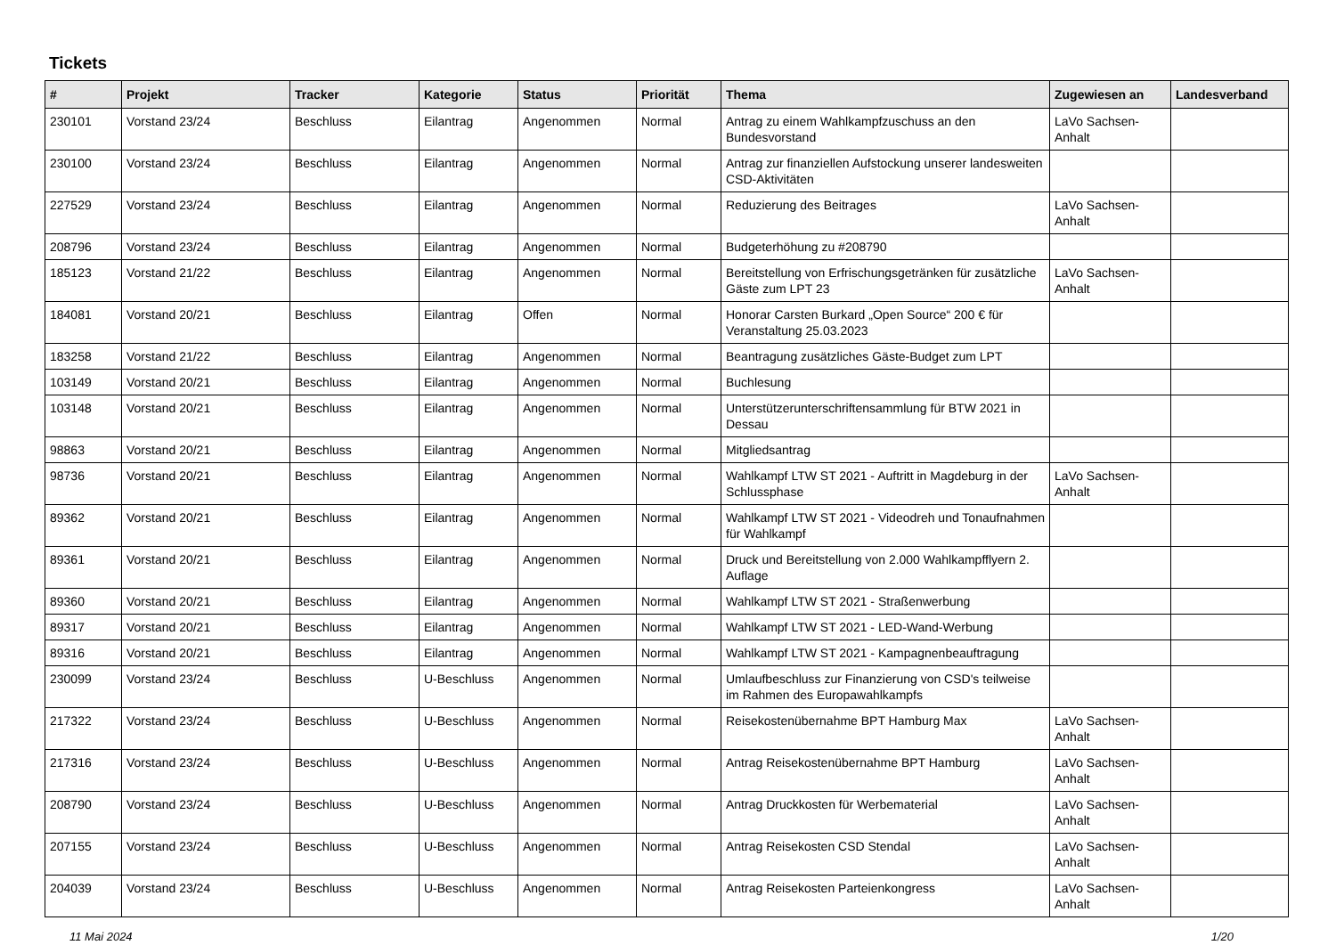Tickets
| # | Projekt | Tracker | Kategorie | Status | Priorität | Thema | Zugewiesen an | Landesverband |
| --- | --- | --- | --- | --- | --- | --- | --- | --- |
| 230101 | Vorstand 23/24 | Beschluss | Eilantrag | Angenommen | Normal | Antrag zu einem Wahlkampfzuschuss an den Bundesvorstand | LaVo Sachsen-Anhalt | |
| 230100 | Vorstand 23/24 | Beschluss | Eilantrag | Angenommen | Normal | Antrag zur finanziellen Aufstockung unserer landesweiten CSD-Aktivitäten | | |
| 227529 | Vorstand 23/24 | Beschluss | Eilantrag | Angenommen | Normal | Reduzierung des Beitrages | LaVo Sachsen-Anhalt | |
| 208796 | Vorstand 23/24 | Beschluss | Eilantrag | Angenommen | Normal | Budgeterhöhung zu #208790 | | |
| 185123 | Vorstand 21/22 | Beschluss | Eilantrag | Angenommen | Normal | Bereitstellung von Erfrischungsgetränken für zusätzliche Gäste zum LPT 23 | LaVo Sachsen-Anhalt | |
| 184081 | Vorstand 20/21 | Beschluss | Eilantrag | Offen | Normal | Honorar Carsten Burkard „Open Source“ 200 € für Veranstaltung 25.03.2023 | | |
| 183258 | Vorstand 21/22 | Beschluss | Eilantrag | Angenommen | Normal | Beantragung zusätzliches Gäste-Budget zum LPT | | |
| 103149 | Vorstand 20/21 | Beschluss | Eilantrag | Angenommen | Normal | Buchlesung | | |
| 103148 | Vorstand 20/21 | Beschluss | Eilantrag | Angenommen | Normal | Unterstützerunterschriftensammlung für BTW 2021 in Dessau | | |
| 98863 | Vorstand 20/21 | Beschluss | Eilantrag | Angenommen | Normal | Mitgliedsantrag | | |
| 98736 | Vorstand 20/21 | Beschluss | Eilantrag | Angenommen | Normal | Wahlkampf LTW ST 2021 - Auftritt in Magdeburg in der Schlussphase | LaVo Sachsen-Anhalt | |
| 89362 | Vorstand 20/21 | Beschluss | Eilantrag | Angenommen | Normal | Wahlkampf LTW ST 2021 - Videodreh und Tonaufnahmen für Wahlkampf | | |
| 89361 | Vorstand 20/21 | Beschluss | Eilantrag | Angenommen | Normal | Druck und Bereitstellung von 2.000 Wahlkampfflyern 2. Auflage | | |
| 89360 | Vorstand 20/21 | Beschluss | Eilantrag | Angenommen | Normal | Wahlkampf LTW ST 2021 - Straßenwerbung | | |
| 89317 | Vorstand 20/21 | Beschluss | Eilantrag | Angenommen | Normal | Wahlkampf LTW ST 2021 - LED-Wand-Werbung | | |
| 89316 | Vorstand 20/21 | Beschluss | Eilantrag | Angenommen | Normal | Wahlkampf LTW ST 2021 - Kampagnenbeauftragung | | |
| 230099 | Vorstand 23/24 | Beschluss | U-Beschluss | Angenommen | Normal | Umlaufbeschluss zur Finanzierung von CSD's teilweise im Rahmen des Europawahlkampfs | | |
| 217322 | Vorstand 23/24 | Beschluss | U-Beschluss | Angenommen | Normal | Reisekostenübernahme BPT Hamburg Max | LaVo Sachsen-Anhalt | |
| 217316 | Vorstand 23/24 | Beschluss | U-Beschluss | Angenommen | Normal | Antrag Reisekostenübernahme BPT Hamburg | LaVo Sachsen-Anhalt | |
| 208790 | Vorstand 23/24 | Beschluss | U-Beschluss | Angenommen | Normal | Antrag Druckkosten für Werbematerial | LaVo Sachsen-Anhalt | |
| 207155 | Vorstand 23/24 | Beschluss | U-Beschluss | Angenommen | Normal | Antrag Reisekosten CSD Stendal | LaVo Sachsen-Anhalt | |
| 204039 | Vorstand 23/24 | Beschluss | U-Beschluss | Angenommen | Normal | Antrag Reisekosten Parteienkongress | LaVo Sachsen-Anhalt | |
11 Mai 2024 1/20